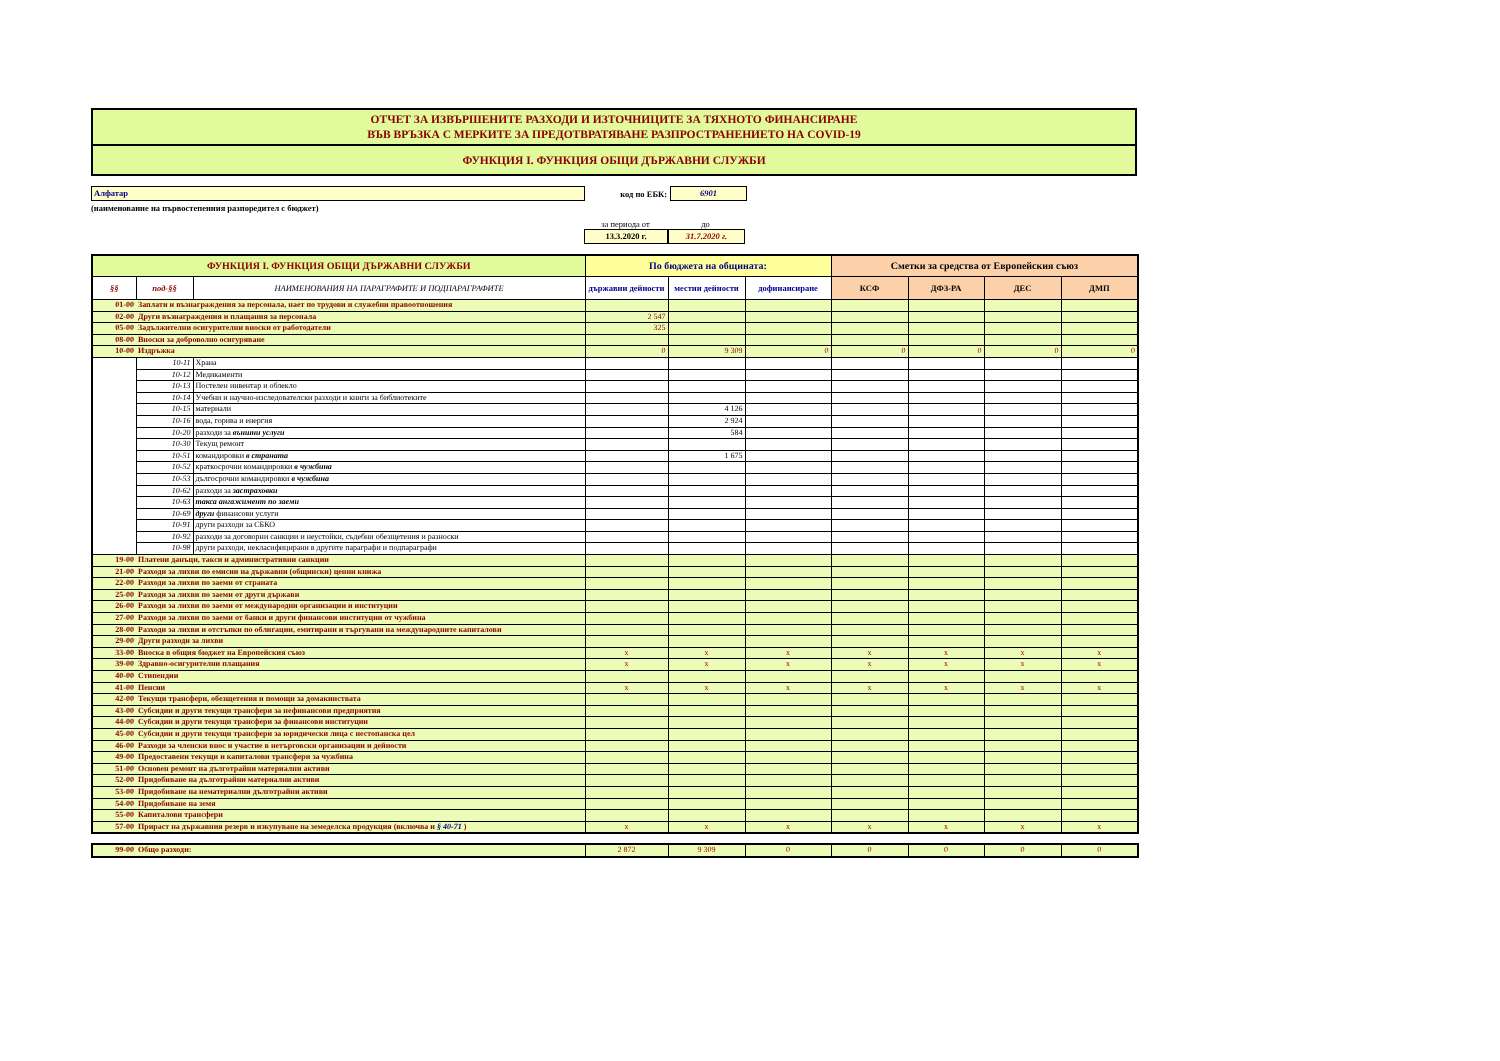ОТЧЕТ ЗА ИЗВЪРШЕНИТЕ РАЗХОДИ И ИЗТОЧНИЦИТЕ ЗА ТЯХНОТО ФИНАНСИРАНЕ
ВЪВ ВРЪЗКА С МЕРКИТЕ ЗА ПРЕДОТВРАТЯВАНЕ РАЗПРОСТРАНЕНИЕТО НА COVID-19
ФУНКЦИЯ I. ФУНКЦИЯ ОБЩИ ДЪРЖАВНИ СЛУЖБИ
Алфатар
код по ЕБК:
6901
(наименование на първостепенния разпоредител с бюджет)
за периода от до
13.3.2020 г. 31.7.2020 г.
| ФУНКЦИЯ I. ФУНКЦИЯ ОБЩИ ДЪРЖАВНИ СЛУЖБИ | | | По бюджета на общината: | | | Сметки за средства от Европейския съюз | | | |
| --- | --- | --- | --- | --- | --- | --- | --- | --- | --- |
| §§ | под-§§ | НАИМЕНОВАНИЯ НА ПАРАГРАФИТЕ И ПОДПАРАГРАФИТЕ | държавни дейности | местни дейности | дофинансиране | КСФ | ДФЗ-РА | ДЕС | ДМП |
| 01-00 | Заплати и възнаграждения за персонала, нает по трудови и служебни правоотношения | | | | | | | | |
| 02-00 | Други възнаграждения и плащания за персонала | | 2 547 | | | | | | |
| 05-00 | Задължителни осигурителни вноски от работодатели | | 325 | | | | | | |
| 08-00 | Вноски за доброволно осигуряване | | | | | | | | |
| 10-00 | Издръжка | | 0 | 9 309 | 0 | 0 | 0 | 0 | 0 |
| | 10-11 | Храна | | | | | | | |
| | 10-12 | Медикаменти | | | | | | | |
| | 10-13 | Постелен инвентар и облекло | | | | | | | |
| | 10-14 | Учебни и научно-изследователски разходи и книги за библиотеките | | | | | | | |
| | 10-15 | материали | | 4 126 | | | | | |
| | 10-16 | вода, горива и енергия | | 2 924 | | | | | |
| | 10-20 | разходи за външни услуги | | 584 | | | | | |
| | 10-30 | Текущ ремонт | | | | | | | |
| | 10-51 | командировки в страната | | 1 675 | | | | | |
| | 10-52 | краткосрочни командировки в чужбина | | | | | | | |
| | 10-53 | дългосрочни командировки в чужбина | | | | | | | |
| | 10-62 | разходи за застраховки | | | | | | | |
| | 10-63 | такса ангажимент по заеми | | | | | | | |
| | 10-69 | други финансови услуги | | | | | | | |
| | 10-91 | други разходи за СБКО | | | | | | | |
| | 10-92 | разходи за договорни санкции и неустойки, съдебни обезщетения и разноски | | | | | | | |
| | 10-98 | други разходи, некласифицирани в другите параграфи и подпараграфи | | | | | | | |
| 19-00 | Платени данъци, такси и административни санкции | | | | | | | | |
| 21-00 | Разходи за лихви по емисии на държавни (общински) ценни книжа | | | | | | | | |
| 22-00 | Разходи за лихви по заеми от страната | | | | | | | | |
| 25-00 | Разходи за лихви по заеми от други държави | | | | | | | | |
| 26-00 | Разходи за лихви по заеми от международни организации и институции | | | | | | | | |
| 27-00 | Разходи за лихви по заеми от банки и други финансови институции от чужбина | | | | | | | | |
| 28-00 | Разходи за лихви и отстъпки по облигации, емитирани и търгувани на международните капиталови | | | | | | | | |
| 29-00 | Други разходи за лихви | | | | | | | | |
| 33-00 | Вноска в общия бюджет на Европейския съюз | | x | x | x | x | x | x | x |
| 39-00 | Здравно-осигурителни плащания | | x | x | x | x | x | x | x |
| 40-00 | Стипендии | | | | | | | | |
| 41-00 | Пенсии | | x | x | x | x | x | x | x |
| 42-00 | Текущи трансфери, обезщетения и помощи за домакинствата | | | | | | | | |
| 43-00 | Субсидии и други текущи трансфери за нефинансови предприятия | | | | | | | | |
| 44-00 | Субсидии и други текущи трансфери за финансови институции | | | | | | | | |
| 45-00 | Субсидии и други текущи трансфери за юридически лица с нестопанска цел | | | | | | | | |
| 46-00 | Разходи за членски внос и участие в нетърговски организации и дейности | | | | | | | | |
| 49-00 | Предоставени текущи и капиталови трансфери за чужбина | | | | | | | | |
| 51-00 | Основен ремонт на дълготрайни материални активи | | | | | | | | |
| 52-00 | Придобиване на дълготрайни материални активи | | | | | | | | |
| 53-00 | Придобиване на нематериални дълготрайни активи | | | | | | | | |
| 54-00 | Придобиване на земя | | | | | | | | |
| 55-00 | Капиталови трансфери | | | | | | | | |
| 57-00 | Прираст на държавния резерв и изкупуване на земеделска продукция (включва и § 40-71 ) | | x | x | x | x | x | x | x |
| 99-00 | Общо разходи: | 2 872 | 9 309 | 0 | 0 | 0 | 0 | 0 |